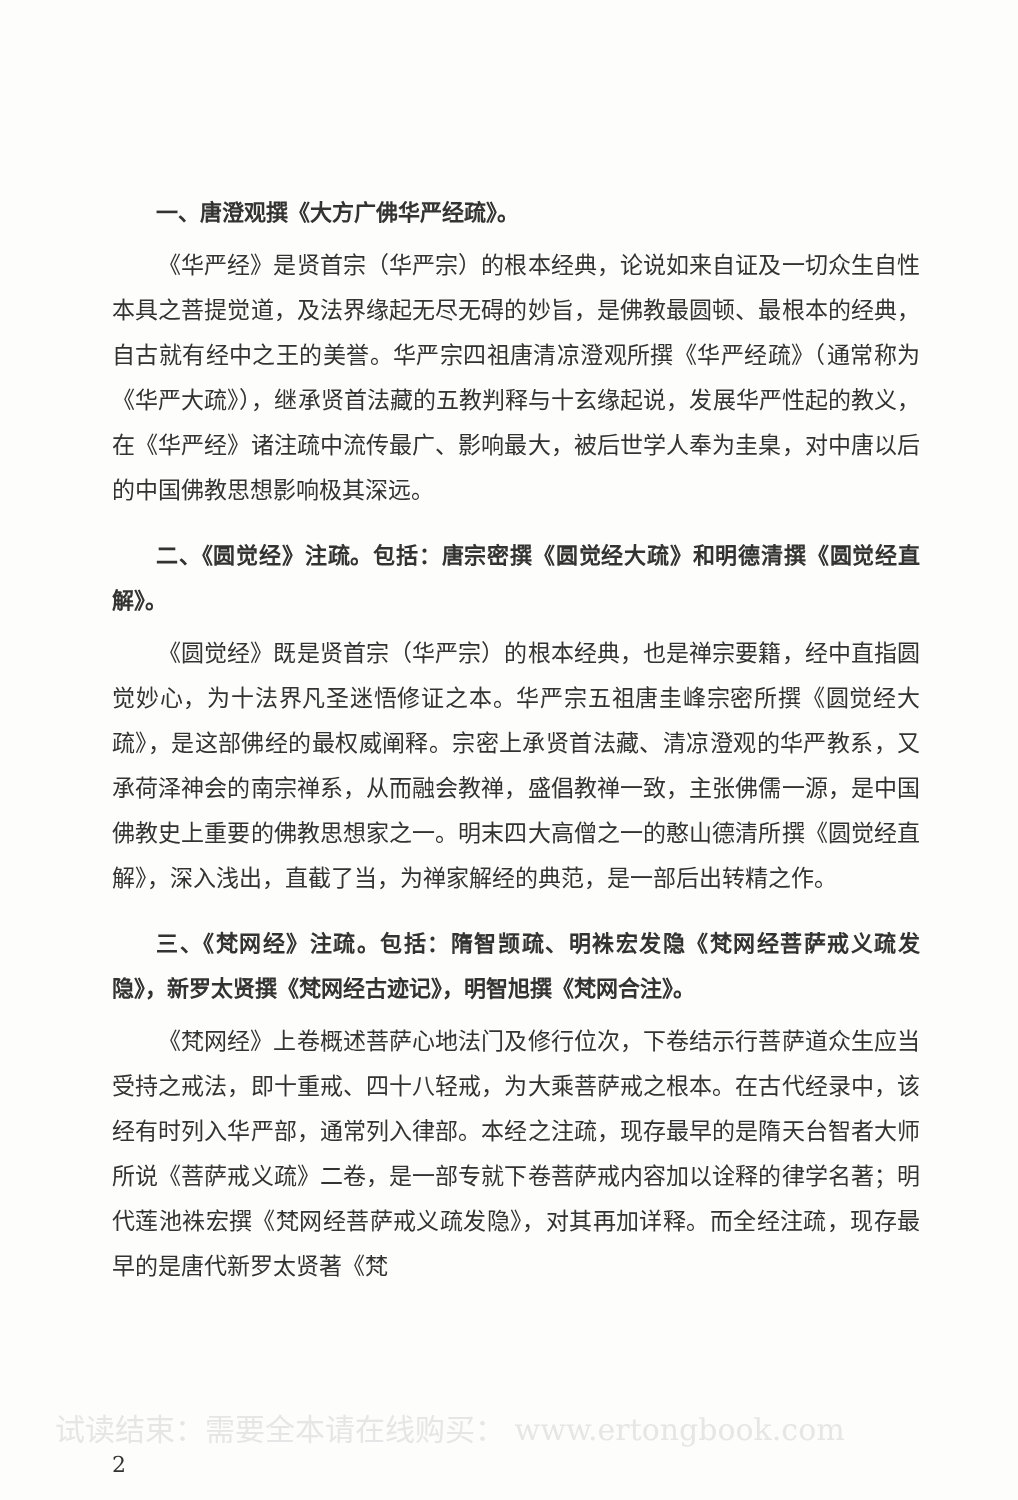一、唐澄观撰《大方广佛华严经疏》。
《华严经》是贤首宗（华严宗）的根本经典，论说如来自证及一切众生自性本具之菩提觉道，及法界缘起无尽无碍的妙旨，是佛教最圆顿、最根本的经典，自古就有经中之王的美誉。华严宗四祖唐清凉澄观所撰《华严经疏》（通常称为《华严大疏》），继承贤首法藏的五教判释与十玄缘起说，发展华严性起的教义，在《华严经》诸注疏中流传最广、影响最大，被后世学人奉为圭臬，对中唐以后的中国佛教思想影响极其深远。
二、《圆觉经》注疏。包括：唐宗密撰《圆觉经大疏》和明德清撰《圆觉经直解》。
《圆觉经》既是贤首宗（华严宗）的根本经典，也是禅宗要籍，经中直指圆觉妙心，为十法界凡圣迷悟修证之本。华严宗五祖唐圭峰宗密所撰《圆觉经大疏》，是这部佛经的最权威阐释。宗密上承贤首法藏、清凉澄观的华严教系，又承荷泽神会的南宗禅系，从而融会教禅，盛倡教禅一致，主张佛儒一源，是中国佛教史上重要的佛教思想家之一。明末四大高僧之一的憨山德清所撰《圆觉经直解》，深入浅出，直截了当，为禅家解经的典范，是一部后出转精之作。
三、《梵网经》注疏。包括：隋智𫖮疏、明袾宏发隐《梵网经菩萨戒义疏发隐》，新罗太贤撰《梵网经古迹记》，明智旭撰《梵网合注》。
《梵网经》上卷概述菩萨心地法门及修行位次，下卷结示行菩萨道众生应当受持之戒法，即十重戒、四十八轻戒，为大乘菩萨戒之根本。在古代经录中，该经有时列入华严部，通常列入律部。本经之注疏，现存最早的是隋天台智者大师所说《菩萨戒义疏》二卷，是一部专就下卷菩萨戒内容加以诠释的律学名著；明代莲池袾宏撰《梵网经菩萨戒义疏发隐》，对其再加详释。而全经注疏，现存最早的是唐代新罗太贤著《梵
试读结束：需要全本请在线购买： www.ertongbook.com
2